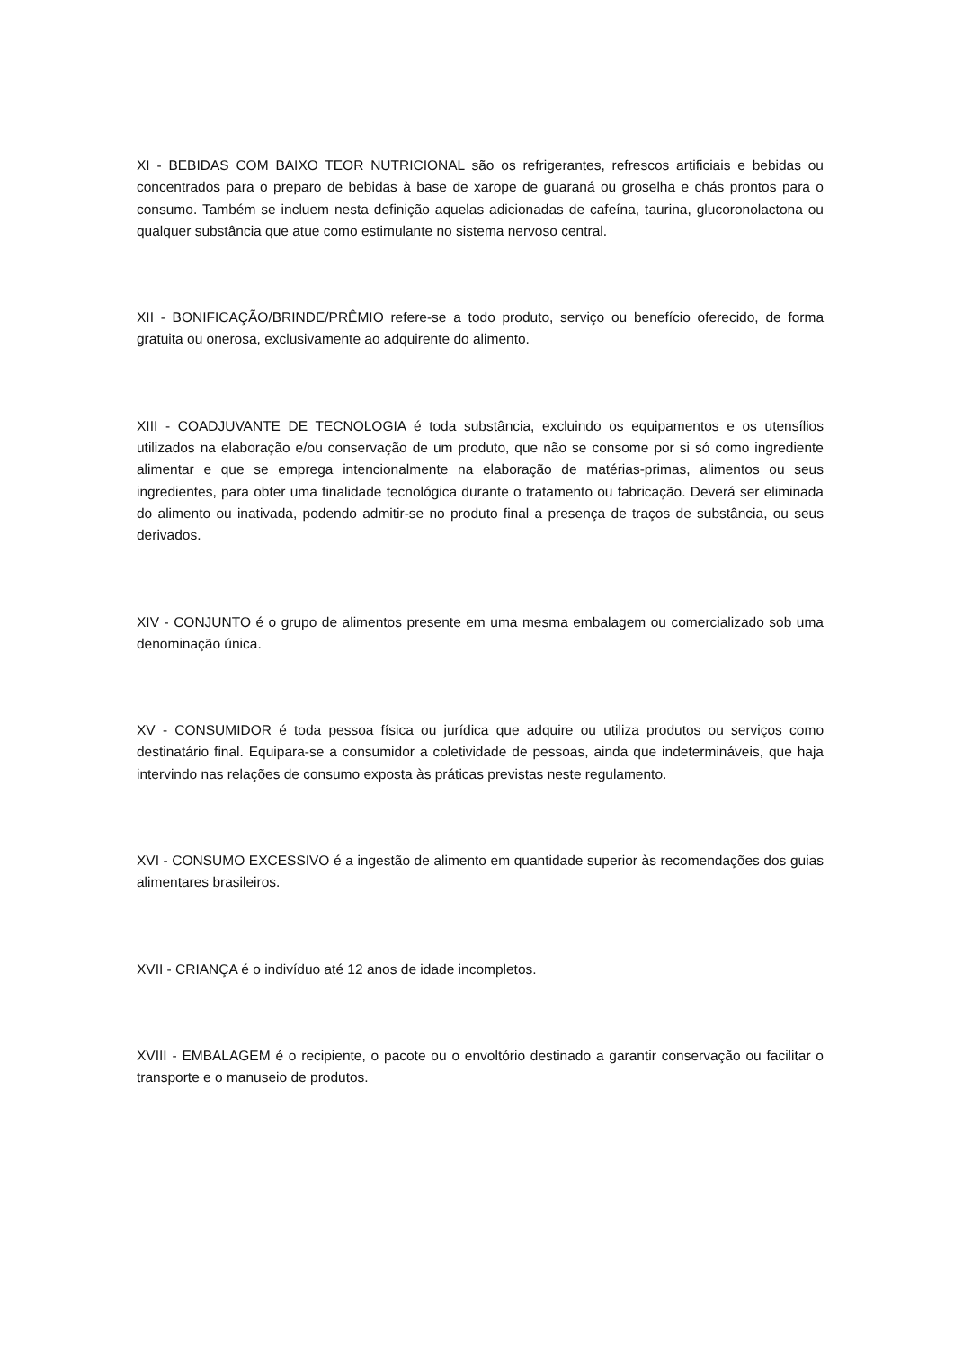XI - BEBIDAS COM BAIXO TEOR NUTRICIONAL são os refrigerantes, refrescos artificiais e bebidas ou concentrados para o preparo de bebidas à base de xarope de guaraná ou groselha e chás prontos para o consumo. Também se incluem nesta definição aquelas adicionadas de cafeína, taurina, glucoronolactona ou qualquer substância que atue como estimulante no sistema nervoso central.
XII - BONIFICAÇÃO/BRINDE/PRÊMIO refere-se a todo produto, serviço ou benefício oferecido, de forma gratuita ou onerosa, exclusivamente ao adquirente do alimento.
XIII - COADJUVANTE DE TECNOLOGIA é toda substância, excluindo os equipamentos e os utensílios utilizados na elaboração e/ou conservação de um produto, que não se consome por si só como ingrediente alimentar e que se emprega intencionalmente na elaboração de matérias-primas, alimentos ou seus ingredientes, para obter uma finalidade tecnológica durante o tratamento ou fabricação. Deverá ser eliminada do alimento ou inativada, podendo admitir-se no produto final a presença de traços de substância, ou seus derivados.
XIV - CONJUNTO é o grupo de alimentos presente em uma mesma embalagem ou comercializado sob uma denominação única.
XV - CONSUMIDOR é toda pessoa física ou jurídica que adquire ou utiliza produtos ou serviços como destinatário final. Equipara-se a consumidor a coletividade de pessoas, ainda que indetermináveis, que haja intervindo nas relações de consumo exposta às práticas previstas neste regulamento.
XVI - CONSUMO EXCESSIVO é a ingestão de alimento em quantidade superior às recomendações dos guias alimentares brasileiros.
XVII - CRIANÇA é o indivíduo até 12 anos de idade incompletos.
XVIII - EMBALAGEM é o recipiente, o pacote ou o envoltório destinado a garantir conservação ou facilitar o transporte e o manuseio de produtos.